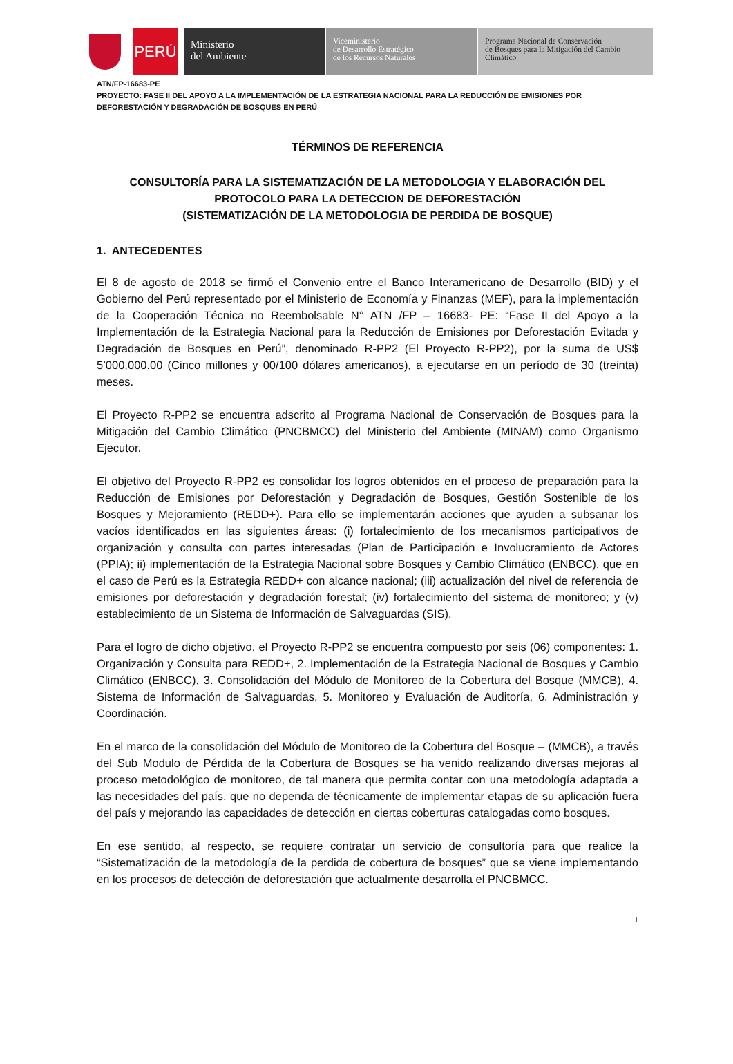PERÚ
Ministerio
del Ambiente
Viceministerio
de Desarrollo Estratégico
de los Recursos Naturales
Programa Nacional de Conservación
de Bosques para la Mitigación del Cambio
Climático
ATN/FP-16683-PE
PROYECTO: FASE II DEL APOYO A LA IMPLEMENTACIÓN DE LA ESTRATEGIA NACIONAL PARA LA REDUCCIÓN DE EMISIONES POR DEFORESTACIÓN Y DEGRADACIÓN DE BOSQUES EN PERÚ
TÉRMINOS DE REFERENCIA
CONSULTORÍA PARA LA SISTEMATIZACIÓN DE LA METODOLOGIA Y ELABORACIÓN DEL PROTOCOLO PARA LA DETECCION DE DEFORESTACIÓN
(SISTEMATIZACIÓN DE LA METODOLOGIA DE PERDIDA DE BOSQUE)
1. ANTECEDENTES
El 8 de agosto de 2018 se firmó el Convenio entre el Banco Interamericano de Desarrollo (BID) y el Gobierno del Perú representado por el Ministerio de Economía y Finanzas (MEF), para la implementación de la Cooperación Técnica no Reembolsable N° ATN /FP – 16683- PE: “Fase II del Apoyo a la Implementación de la Estrategia Nacional para la Reducción de Emisiones por Deforestación Evitada y Degradación de Bosques en Perú”, denominado R-PP2 (El Proyecto R-PP2), por la suma de US$ 5’000,000.00 (Cinco millones y 00/100 dólares americanos), a ejecutarse en un período de 30 (treinta) meses.
El Proyecto R-PP2 se encuentra adscrito al Programa Nacional de Conservación de Bosques para la Mitigación del Cambio Climático (PNCBMCC) del Ministerio del Ambiente (MINAM) como Organismo Ejecutor.
El objetivo del Proyecto R-PP2 es consolidar los logros obtenidos en el proceso de preparación para la Reducción de Emisiones por Deforestación y Degradación de Bosques, Gestión Sostenible de los Bosques y Mejoramiento (REDD+). Para ello se implementarán acciones que ayuden a subsanar los vacíos identificados en las siguientes áreas: (i) fortalecimiento de los mecanismos participativos de organización y consulta con partes interesadas (Plan de Participación e Involucramiento de Actores (PPIA); ii) implementación de la Estrategia Nacional sobre Bosques y Cambio Climático (ENBCC), que en el caso de Perú es la Estrategia REDD+ con alcance nacional; (iii) actualización del nivel de referencia de emisiones por deforestación y degradación forestal; (iv) fortalecimiento del sistema de monitoreo; y (v) establecimiento de un Sistema de Información de Salvaguardas (SIS).
Para el logro de dicho objetivo, el Proyecto R-PP2 se encuentra compuesto por seis (06) componentes: 1. Organización y Consulta para REDD+, 2. Implementación de la Estrategia Nacional de Bosques y Cambio Climático (ENBCC), 3. Consolidación del Módulo de Monitoreo de la Cobertura del Bosque (MMCB), 4. Sistema de Información de Salvaguardas, 5. Monitoreo y Evaluación de Auditoría, 6. Administración y Coordinación.
En el marco de la consolidación del Módulo de Monitoreo de la Cobertura del Bosque – (MMCB), a través del Sub Modulo de Pérdida de la Cobertura de Bosques se ha venido realizando diversas mejoras al proceso metodológico de monitoreo, de tal manera que permita contar con una metodología adaptada a las necesidades del país, que no dependa de técnicamente de implementar etapas de su aplicación fuera del país y mejorando las capacidades de detección en ciertas coberturas catalogadas como bosques.
En ese sentido, al respecto, se requiere contratar un servicio de consultoría para que realice la “Sistematización de la metodología de la perdida de cobertura de bosques” que se viene implementando en los procesos de detección de deforestación que actualmente desarrolla el PNCBMCC.
1